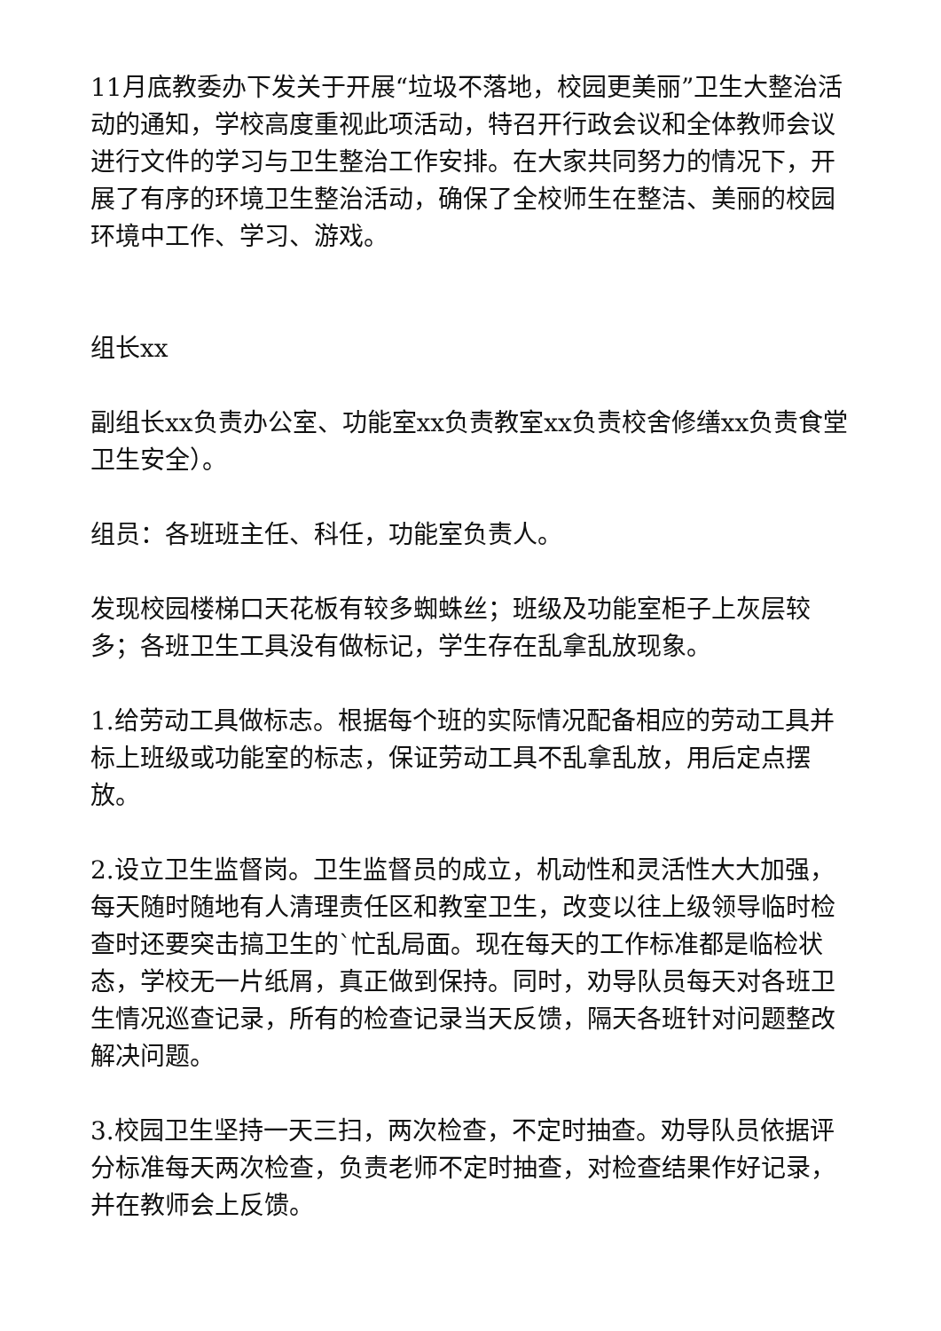11月底教委办下发关于开展“垃圾不落地，校园更美丽”卫生大整治活动的通知，学校高度重视此项活动，特召开行政会议和全体教师会议进行文件的学习与卫生整治工作安排。在大家共同努力的情况下，开展了有序的环境卫生整治活动，确保了全校师生在整洁、美丽的校园环境中工作、学习、游戏。
组长xx
副组长xx负责办公室、功能室xx负责教室xx负责校舍修缮xx负责食堂卫生安全）。
组员：各班班主任、科任，功能室负责人。
发现校园楼梯口天花板有较多蜘蛛丝；班级及功能室柜子上灰层较多；各班卫生工具没有做标记，学生存在乱拿乱放现象。
1.给劳动工具做标志。根据每个班的实际情况配备相应的劳动工具并标上班级或功能室的标志，保证劳动工具不乱拿乱放，用后定点摆放。
2.设立卫生监督岗。卫生监督员的成立，机动性和灵活性大大加强，每天随时随地有人清理责任区和教室卫生，改变以往上级领导临时检查时还要突击搞卫生的`忙乱局面。现在每天的工作标准都是临检状态，学校无一片纸屑，真正做到保持。同时，劝导队员每天对各班卫生情况巡查记录，所有的检查记录当天反馈，隔天各班针对问题整改解决问题。
3.校园卫生坚持一天三扫，两次检查，不定时抽查。劝导队员依据评分标准每天两次检查，负责老师不定时抽查，对检查结果作好记录，并在教师会上反馈。